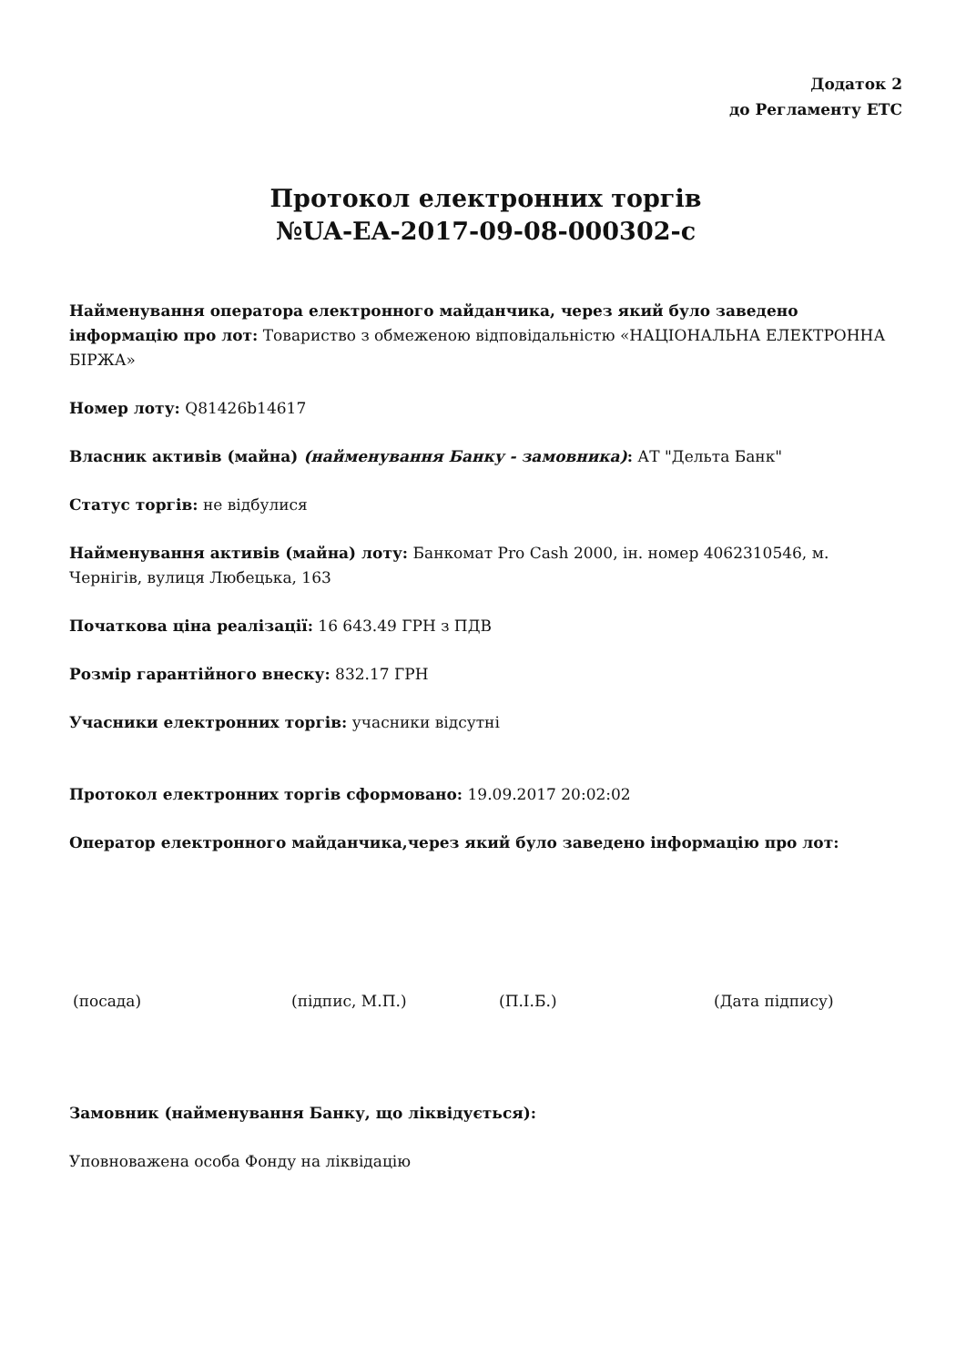Додаток 2
до Регламенту ЕТС
Протокол електронних торгів
№UA-EA-2017-09-08-000302-c
Найменування оператора електронного майданчика, через який було заведено інформацію про лот: Товариство з обмеженою відповідальністю «НАЦІОНАЛЬНА ЕЛЕКТРОННА БІРЖА»
Номер лоту: Q81426b14617
Власник активів (майна) (найменування Банку - замовника): АТ "Дельта Банк"
Статус торгів: не відбулися
Найменування активів (майна) лоту: Банкомат Pro Cash 2000, ін. номер 4062310546, м. Чернігів, вулиця Любецька, 163
Початкова ціна реалізації: 16 643.49 ГРН з ПДВ
Розмір гарантійного внеску: 832.17 ГРН
Учасники електронних торгів: учасники відсутні
Протокол електронних торгів сформовано: 19.09.2017 20:02:02
Оператор електронного майданчика,через який було заведено інформацію про лот:
(посада) (підпис, М.П.) (П.І.Б.) (Дата підпису)
Замовник (найменування Банку, що ліквідується):
Уповноважена особа Фонду на ліквідацію